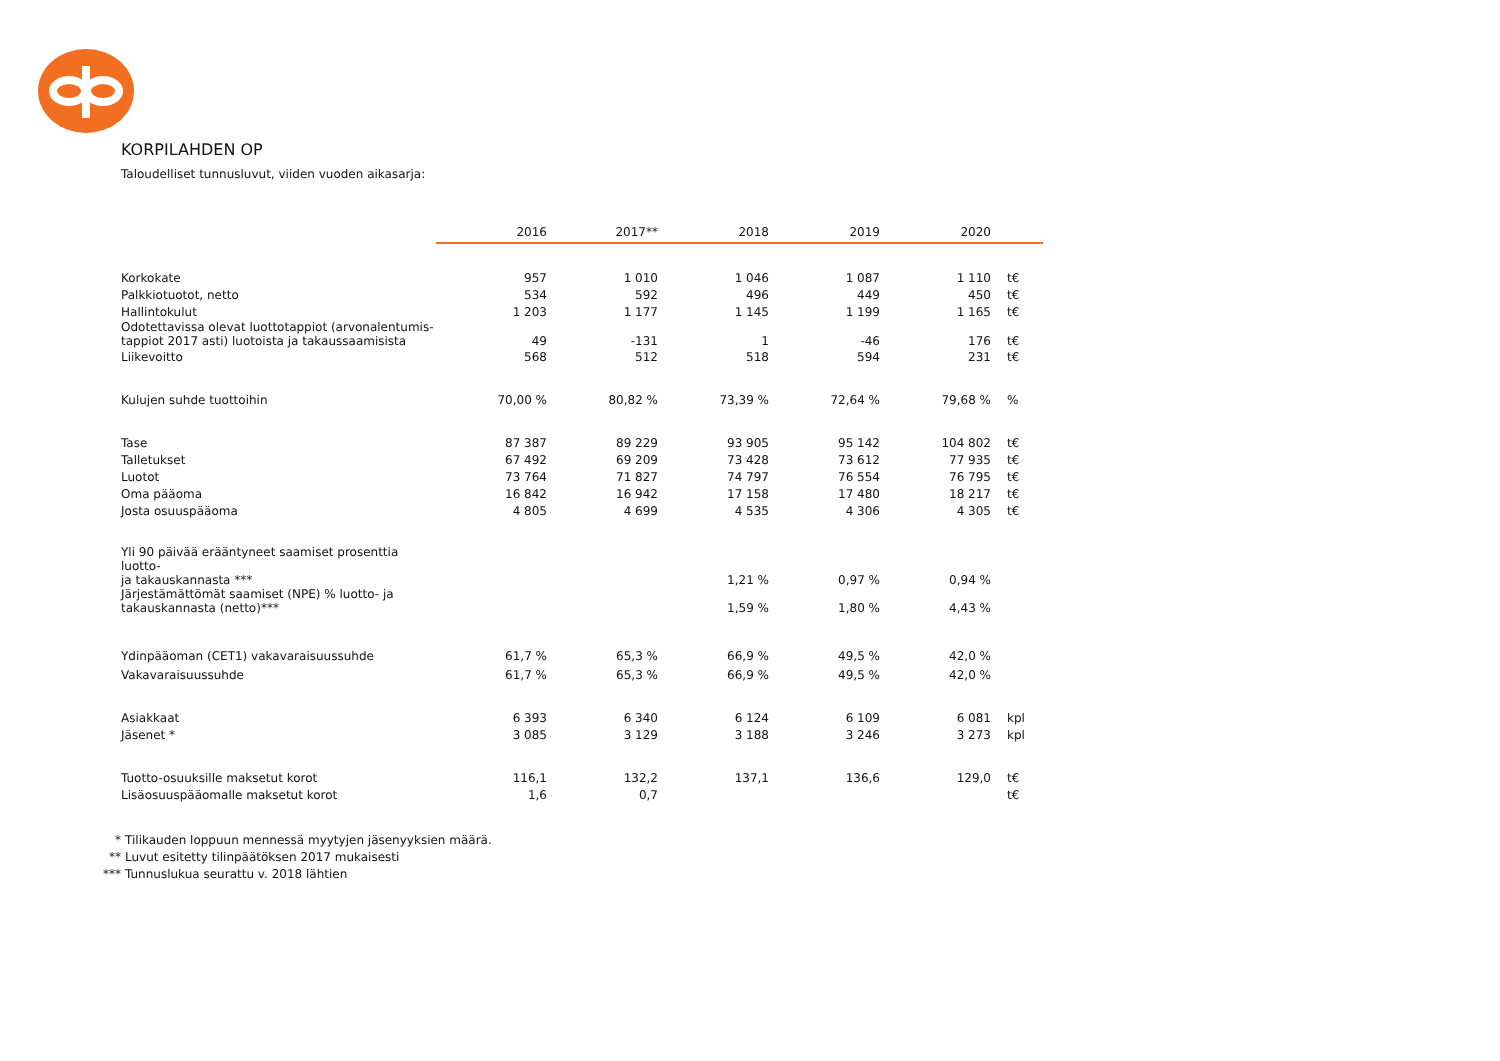KORPILAHDEN OP
Taloudelliset tunnusluvut, viiden vuoden aikasarja:
| | 2016 | 2017** | 2018 | 2019 | 2020 | |
| --- | --- | --- | --- | --- | --- | --- |
| Korkokate | 957 | 1 010 | 1 046 | 1 087 | 1 110 | t€ |
| Palkkiotuotot, netto | 534 | 592 | 496 | 449 | 450 | t€ |
| Hallintokulut | 1 203 | 1 177 | 1 145 | 1 199 | 1 165 | t€ |
| Odotettavissa olevat luottotappiot (arvonalentumis- tappiot 2017 asti) luotoista ja takaussaamisista | 49 | -131 | 1 | -46 | 176 | t€ |
| Liikevoitto | 568 | 512 | 518 | 594 | 231 | t€ |
| Kulujen suhde tuottoihin | 70,00 % | 80,82 % | 73,39 % | 72,64 % | 79,68 % | % |
| Tase | 87 387 | 89 229 | 93 905 | 95 142 | 104 802 | t€ |
| Talletukset | 67 492 | 69 209 | 73 428 | 73 612 | 77 935 | t€ |
| Luotot | 73 764 | 71 827 | 74 797 | 76 554 | 76 795 | t€ |
| Oma pääoma | 16 842 | 16 942 | 17 158 | 17 480 | 18 217 | t€ |
| Josta osuuspääoma | 4 805 | 4 699 | 4 535 | 4 306 | 4 305 | t€ |
| Yli 90 päivää erääntyneet saamiset prosenttia luotto- ja takauskannasta *** | | | 1,21 % | 0,97 % | 0,94 % | |
| Järjestämättömät saamiset (NPE) % luotto- ja takauskannasta (netto)*** | | | 1,59 % | 1,80 % | 4,43 % | |
| Ydinpääoman (CET1) vakavaraisuussuhde | 61,7 % | 65,3 % | 66,9 % | 49,5 % | 42,0 % | |
| Vakavaraisuussuhde | 61,7 % | 65,3 % | 66,9 % | 49,5 % | 42,0 % | |
| Asiakkaat | 6 393 | 6 340 | 6 124 | 6 109 | 6 081 | kpl |
| Jäsenet * | 3 085 | 3 129 | 3 188 | 3 246 | 3 273 | kpl |
| Tuotto-osuuksille maksetut korot | 116,1 | 132,2 | 137,1 | 136,6 | 129,0 | t€ |
| Lisäosuuspääomalle maksetut korot | 1,6 | 0,7 | | | | t€ |
* Tilikauden loppuun mennessä myytyjen jäsenyyksien määrä.
** Luvut esitetty tilinpäätöksen 2017 mukaisesti
*** Tunnuslukua seurattu v. 2018 lähtien